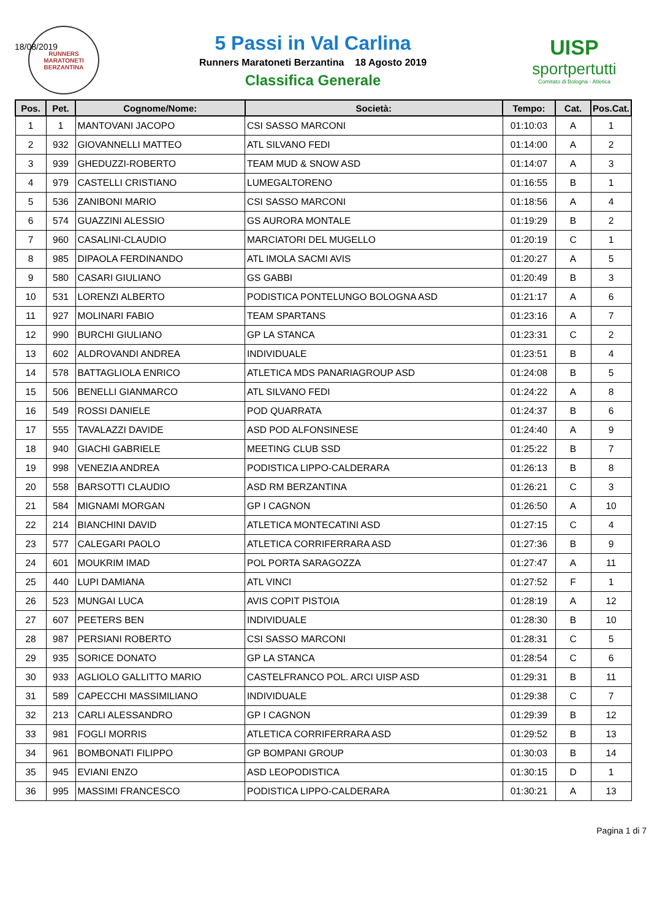18/08/2019
RUNNERS
MARATONETI
BERZANTINA
5 Passi in Val Carlina
Runners Maratoneti Berzantina 18 Agosto 2019
Classifica Generale
UISP
sportpertutti
Comitato di Bologna - Atletica
| Pos. | Pet. | Cognome/Nome: | Società: | Tempo: | Cat. | Pos.Cat. |
| --- | --- | --- | --- | --- | --- | --- |
| 1 | 1 | MANTOVANI JACOPO | CSI SASSO MARCONI | 01:10:03 | A | 1 |
| 2 | 932 | GIOVANNELLI MATTEO | ATL SILVANO FEDI | 01:14:00 | A | 2 |
| 3 | 939 | GHEDUZZI-ROBERTO | TEAM MUD & SNOW ASD | 01:14:07 | A | 3 |
| 4 | 979 | CASTELLI CRISTIANO | LUMEGALTORENO | 01:16:55 | B | 1 |
| 5 | 536 | ZANIBONI MARIO | CSI SASSO MARCONI | 01:18:56 | A | 4 |
| 6 | 574 | GUAZZINI ALESSIO | GS AURORA MONTALE | 01:19:29 | B | 2 |
| 7 | 960 | CASALINI-CLAUDIO | MARCIATORI DEL MUGELLO | 01:20:19 | C | 1 |
| 8 | 985 | DIPAOLA FERDINANDO | ATL IMOLA SACMI AVIS | 01:20:27 | A | 5 |
| 9 | 580 | CASARI GIULIANO | GS GABBI | 01:20:49 | B | 3 |
| 10 | 531 | LORENZI ALBERTO | PODISTICA PONTELUNGO BOLOGNA ASD | 01:21:17 | A | 6 |
| 11 | 927 | MOLINARI FABIO | TEAM SPARTANS | 01:23:16 | A | 7 |
| 12 | 990 | BURCHI GIULIANO | GP LA STANCA | 01:23:31 | C | 2 |
| 13 | 602 | ALDROVANDI ANDREA | INDIVIDUALE | 01:23:51 | B | 4 |
| 14 | 578 | BATTAGLIOLA ENRICO | ATLETICA MDS PANARIAGROUP ASD | 01:24:08 | B | 5 |
| 15 | 506 | BENELLI GIANMARCO | ATL SILVANO FEDI | 01:24:22 | A | 8 |
| 16 | 549 | ROSSI DANIELE | POD QUARRATA | 01:24:37 | B | 6 |
| 17 | 555 | TAVALAZZI DAVIDE | ASD POD ALFONSINESE | 01:24:40 | A | 9 |
| 18 | 940 | GIACHI GABRIELE | MEETING CLUB SSD | 01:25:22 | B | 7 |
| 19 | 998 | VENEZIA ANDREA | PODISTICA LIPPO-CALDERARA | 01:26:13 | B | 8 |
| 20 | 558 | BARSOTTI CLAUDIO | ASD RM BERZANTINA | 01:26:21 | C | 3 |
| 21 | 584 | MIGNAMI MORGAN | GP I CAGNON | 01:26:50 | A | 10 |
| 22 | 214 | BIANCHINI DAVID | ATLETICA MONTECATINI ASD | 01:27:15 | C | 4 |
| 23 | 577 | CALEGARI PAOLO | ATLETICA CORRIFERRARA ASD | 01:27:36 | B | 9 |
| 24 | 601 | MOUKRIM IMAD | POL PORTA SARAGOZZA | 01:27:47 | A | 11 |
| 25 | 440 | LUPI DAMIANA | ATL VINCI | 01:27:52 | F | 1 |
| 26 | 523 | MUNGAI LUCA | AVIS COPIT PISTOIA | 01:28:19 | A | 12 |
| 27 | 607 | PEETERS BEN | INDIVIDUALE | 01:28:30 | B | 10 |
| 28 | 987 | PERSIANI ROBERTO | CSI SASSO MARCONI | 01:28:31 | C | 5 |
| 29 | 935 | SORICE DONATO | GP LA STANCA | 01:28:54 | C | 6 |
| 30 | 933 | AGLIOLO GALLITTO MARIO | CASTELFRANCO POL. ARCI UISP ASD | 01:29:31 | B | 11 |
| 31 | 589 | CAPECCHI MASSIMILIANO | INDIVIDUALE | 01:29:38 | C | 7 |
| 32 | 213 | CARLI ALESSANDRO | GP I CAGNON | 01:29:39 | B | 12 |
| 33 | 981 | FOGLI MORRIS | ATLETICA CORRIFERRARA ASD | 01:29:52 | B | 13 |
| 34 | 961 | BOMBONATI FILIPPO | GP BOMPANI GROUP | 01:30:03 | B | 14 |
| 35 | 945 | EVIANI ENZO | ASD LEOPODISTICA | 01:30:15 | D | 1 |
| 36 | 995 | MASSIMI FRANCESCO | PODISTICA LIPPO-CALDERARA | 01:30:21 | A | 13 |
Pagina 1 di 7